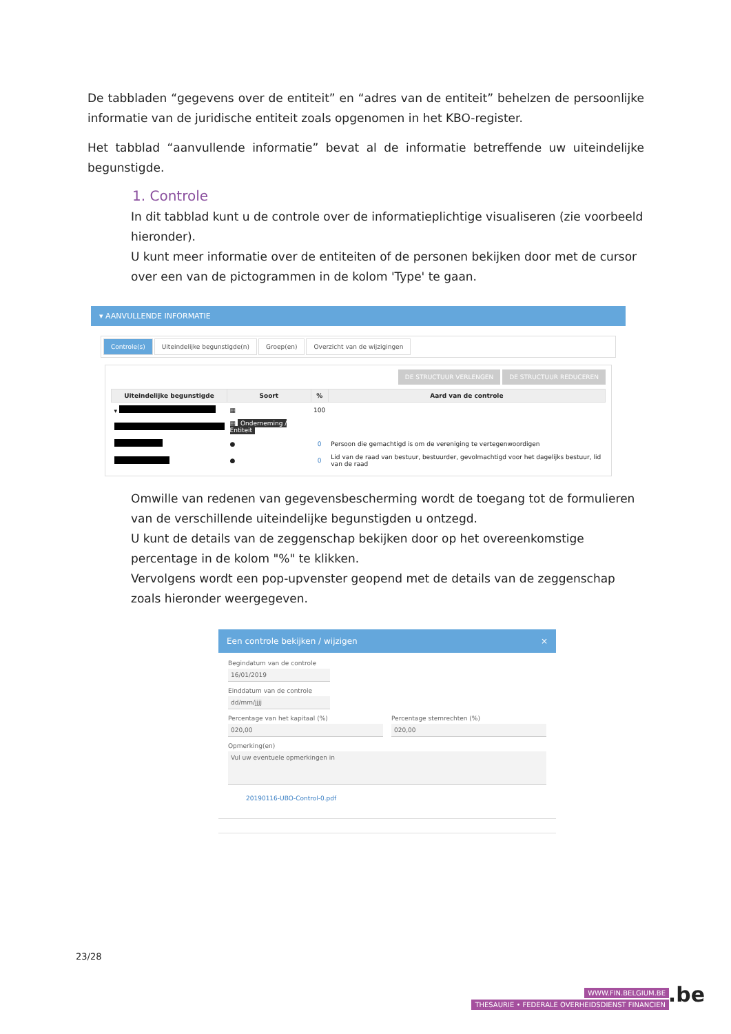De tabbladen “gegevens over de entiteit” en “adres van de entiteit” behelzen de persoonlijke informatie van de juridische entiteit zoals opgenomen in het KBO-register.
Het tabblad “aanvullende informatie” bevat al de informatie betreffende uw uiteindelijke begunstigde.
1. Controle
In dit tabblad kunt u de controle over de informatieplichtige visualiseren (zie voorbeeld hieronder).
U kunt meer informatie over de entiteiten of de personen bekijken door met de cursor over een van de pictogrammen in de kolom 'Type' te gaan.
▾ AANVULLENDE INFORMATIE
Controle(s) Uiteindelijke begunstigde(n) Groep(en) Overzicht van de wijzigingen
DE STRUCTUUR VERLENGEN DE STRUCTUUR REDUCEREN
| Uiteindelijke begunstigde | Soort | % | Aard van de controle |
| --- | --- | --- | --- |
| ▾ | ▦ | 100 | |
| | ▦ Onderneming / Entiteit | | |
| | ● | 0 | Persoon die gemachtigd is om de vereniging te vertegenwoordigen |
| | ● | 0 | Lid van de raad van bestuur, bestuurder, gevolmachtigd voor het dagelijks bestuur, lid van de raad |
Omwille van redenen van gegevensbescherming wordt de toegang tot de formulieren van de verschillende uiteindelijke begunstigden u ontzegd.
U kunt de details van de zeggenschap bekijken door op het overeenkomstige percentage in de kolom "%" te klikken.
Vervolgens wordt een pop-upvenster geopend met de details van de zeggenschap zoals hieronder weergegeven.
Een controle bekijken / wijzigen ×
Begindatum van de controle
16/01/2019
Einddatum van de controle
dd/mm/jjjj
Percentage van het kapitaal (%)
020,00
Percentage stemrechten (%)
020,00
Opmerking(en)
Vul uw eventuele opmerkingen in
20190116-UBO-Control-0.pdf
23/28
WWW.FIN.BELGIUM.BE
THESAURIE • FEDERALE OVERHEIDSDIENST FINANCIEN
.be